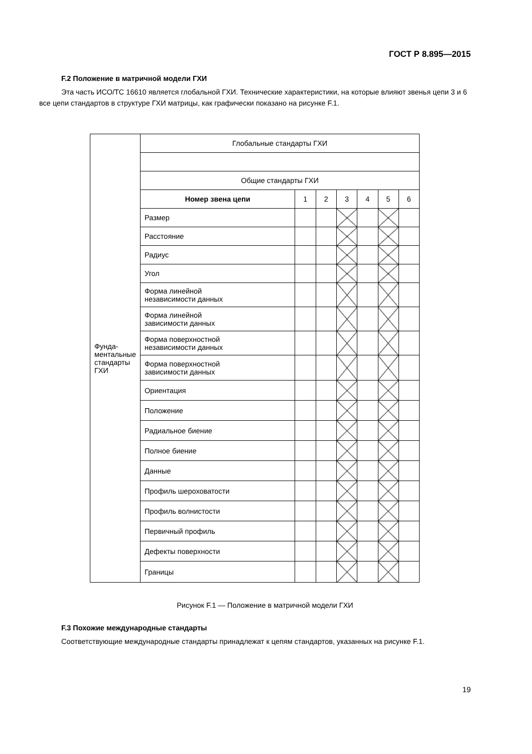ГОСТ Р 8.895—2015
F.2 Положение в матричной модели ГХИ
Эта часть ИСО/ТС 16610 является глобальной ГХИ. Технические характеристики, на которые влияют звенья цепи 3 и 6 все цепи стандартов в структуре ГХИ матрицы, как графически показано на рисунке F.1.
| Фунда- ментальные стандарты ГХИ | Глобальные стандарты ГХИ | | | | | | |
| | Общие стандарты ГХИ | | | | | | |
| | Номер звена цепи | 1 | 2 | 3 | 4 | 5 | 6 |
| | Размер | | | | | | |
| | Расстояние | | | | | | |
| | Радиус | | | | | | |
| | Угол | | | | | | |
| | Форма линейной независимости данных | | | | | | |
| | Форма линейной зависимости данных | | | | | | |
| | Форма поверхностной независимости данных | | | | | | |
| | Форма поверхностной зависимости данных | | | | | | |
| | Ориентация | | | | | | |
| | Положение | | | | | | |
| | Радиальное биение | | | | | | |
| | Полное биение | | | | | | |
| | Данные | | | | | | |
| | Профиль шероховатости | | | | | | |
| | Профиль волнистости | | | | | | |
| | Первичный профиль | | | | | | |
| | Дефекты поверхности | | | | | | |
| | Границы | | | | | | |
Рисунок F.1 — Положение в матричной модели ГХИ
F.3 Похожие международные стандарты
Соответствующие международные стандарты принадлежат к цепям стандартов, указанных на рисунке F.1.
19